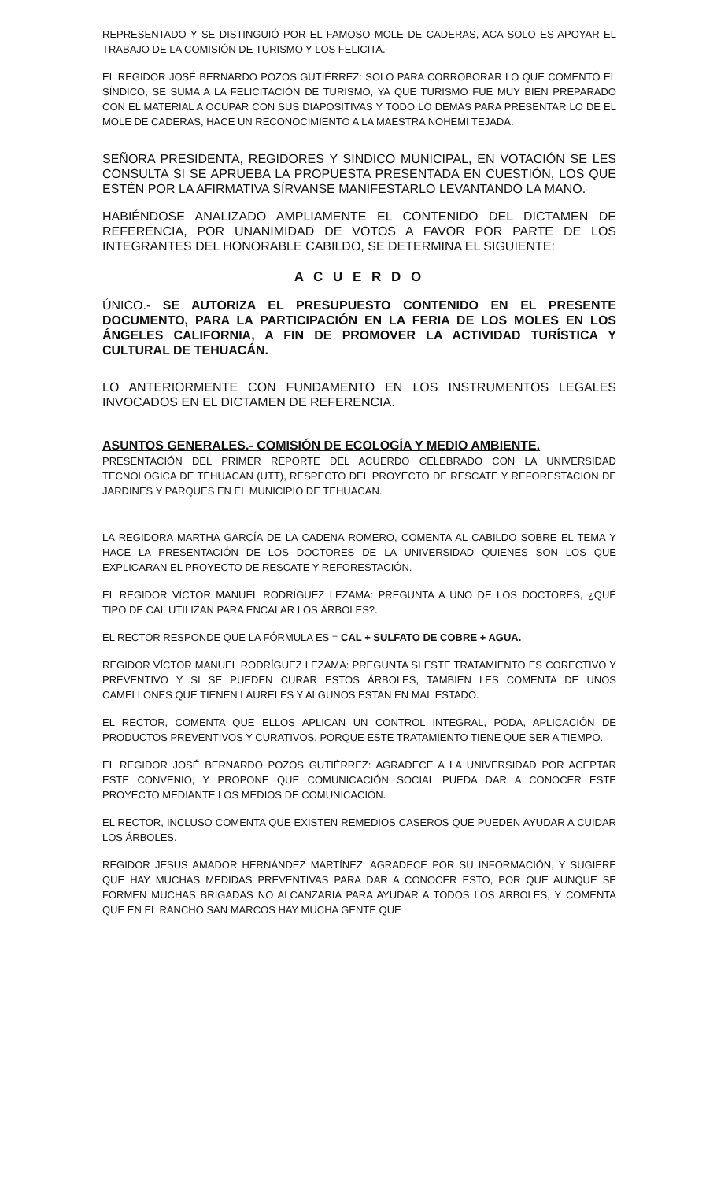REPRESENTADO Y SE DISTINGUIÓ POR EL FAMOSO MOLE DE CADERAS, ACA SOLO ES APOYAR EL TRABAJO DE LA COMISIÓN DE TURISMO Y LOS FELICITA.
EL REGIDOR JOSÉ BERNARDO POZOS GUTIÉRREZ: SOLO PARA CORROBORAR LO QUE COMENTÓ EL SÍNDICO, SE SUMA A LA FELICITACIÓN DE TURISMO, YA QUE TURISMO FUE MUY BIEN PREPARADO CON EL MATERIAL A OCUPAR CON SUS DIAPOSITIVAS Y TODO LO DEMAS PARA PRESENTAR LO DE EL MOLE DE CADERAS, HACE UN RECONOCIMIENTO A LA MAESTRA NOHEMI TEJADA.
SEÑORA PRESIDENTA, REGIDORES Y SINDICO MUNICIPAL, EN VOTACIÓN SE LES CONSULTA SI SE APRUEBA LA PROPUESTA PRESENTADA EN CUESTIÓN, LOS QUE ESTÉN POR LA AFIRMATIVA SÍRVANSE MANIFESTARLO LEVANTANDO LA MANO.
HABIÉNDOSE ANALIZADO AMPLIAMENTE EL CONTENIDO DEL DICTAMEN DE REFERENCIA, POR UNANIMIDAD DE VOTOS A FAVOR POR PARTE DE LOS INTEGRANTES DEL HONORABLE CABILDO, SE DETERMINA EL SIGUIENTE:
A C U E R D O
ÚNICO.- SE AUTORIZA EL PRESUPUESTO CONTENIDO EN EL PRESENTE DOCUMENTO, PARA LA PARTICIPACIÓN EN LA FERIA DE LOS MOLES EN LOS ÁNGELES CALIFORNIA, A FIN DE PROMOVER LA ACTIVIDAD TURÍSTICA Y CULTURAL DE TEHUACÁN.
LO ANTERIORMENTE CON FUNDAMENTO EN LOS INSTRUMENTOS LEGALES INVOCADOS EN EL DICTAMEN DE REFERENCIA.
ASUNTOS GENERALES.- COMISIÓN DE ECOLOGÍA Y MEDIO AMBIENTE.
PRESENTACIÓN DEL PRIMER REPORTE DEL ACUERDO CELEBRADO CON LA UNIVERSIDAD TECNOLOGICA DE TEHUACAN (UTT), RESPECTO DEL PROYECTO DE RESCATE Y REFORESTACION DE JARDINES Y PARQUES EN EL MUNICIPIO DE TEHUACAN.
LA REGIDORA MARTHA GARCÍA DE LA CADENA ROMERO, COMENTA AL CABILDO SOBRE EL TEMA Y HACE LA PRESENTACIÓN DE LOS DOCTORES DE LA UNIVERSIDAD QUIENES SON LOS QUE EXPLICARAN EL PROYECTO DE RESCATE Y REFORESTACIÓN.
EL REGIDOR VÍCTOR MANUEL RODRÍGUEZ LEZAMA: PREGUNTA A UNO DE LOS DOCTORES, ¿QUÉ TIPO DE CAL UTILIZAN PARA ENCALAR LOS ÁRBOLES?.
EL RECTOR RESPONDE QUE LA FÓRMULA ES = CAL + SULFATO DE COBRE + AGUA.
REGIDOR VÍCTOR MANUEL RODRÍGUEZ LEZAMA: PREGUNTA SI ESTE TRATAMIENTO ES CORECTIVO Y PREVENTIVO Y SI SE PUEDEN CURAR ESTOS ÁRBOLES, TAMBIEN LES COMENTA DE UNOS CAMELLONES QUE TIENEN LAURELES Y ALGUNOS ESTAN EN MAL ESTADO.
EL RECTOR, COMENTA QUE ELLOS APLICAN UN CONTROL INTEGRAL, PODA, APLICACIÓN DE PRODUCTOS PREVENTIVOS Y CURATIVOS, PORQUE ESTE TRATAMIENTO TIENE QUE SER A TIEMPO.
EL REGIDOR JOSÉ BERNARDO POZOS GUTIÉRREZ: AGRADECE A LA UNIVERSIDAD POR ACEPTAR ESTE CONVENIO, Y PROPONE QUE COMUNICACIÓN SOCIAL PUEDA DAR A CONOCER ESTE PROYECTO MEDIANTE LOS MEDIOS DE COMUNICACIÓN.
EL RECTOR, INCLUSO COMENTA QUE EXISTEN REMEDIOS CASEROS QUE PUEDEN AYUDAR A CUIDAR LOS ÁRBOLES.
REGIDOR JESUS AMADOR HERNÁNDEZ MARTÍNEZ: AGRADECE POR SU INFORMACIÓN, Y SUGIERE QUE HAY MUCHAS MEDIDAS PREVENTIVAS PARA DAR A CONOCER ESTO, POR QUE AUNQUE SE FORMEN MUCHAS BRIGADAS NO ALCANZARIA PARA AYUDAR A TODOS LOS ARBOLES, Y COMENTA QUE EN EL RANCHO SAN MARCOS HAY MUCHA GENTE QUE